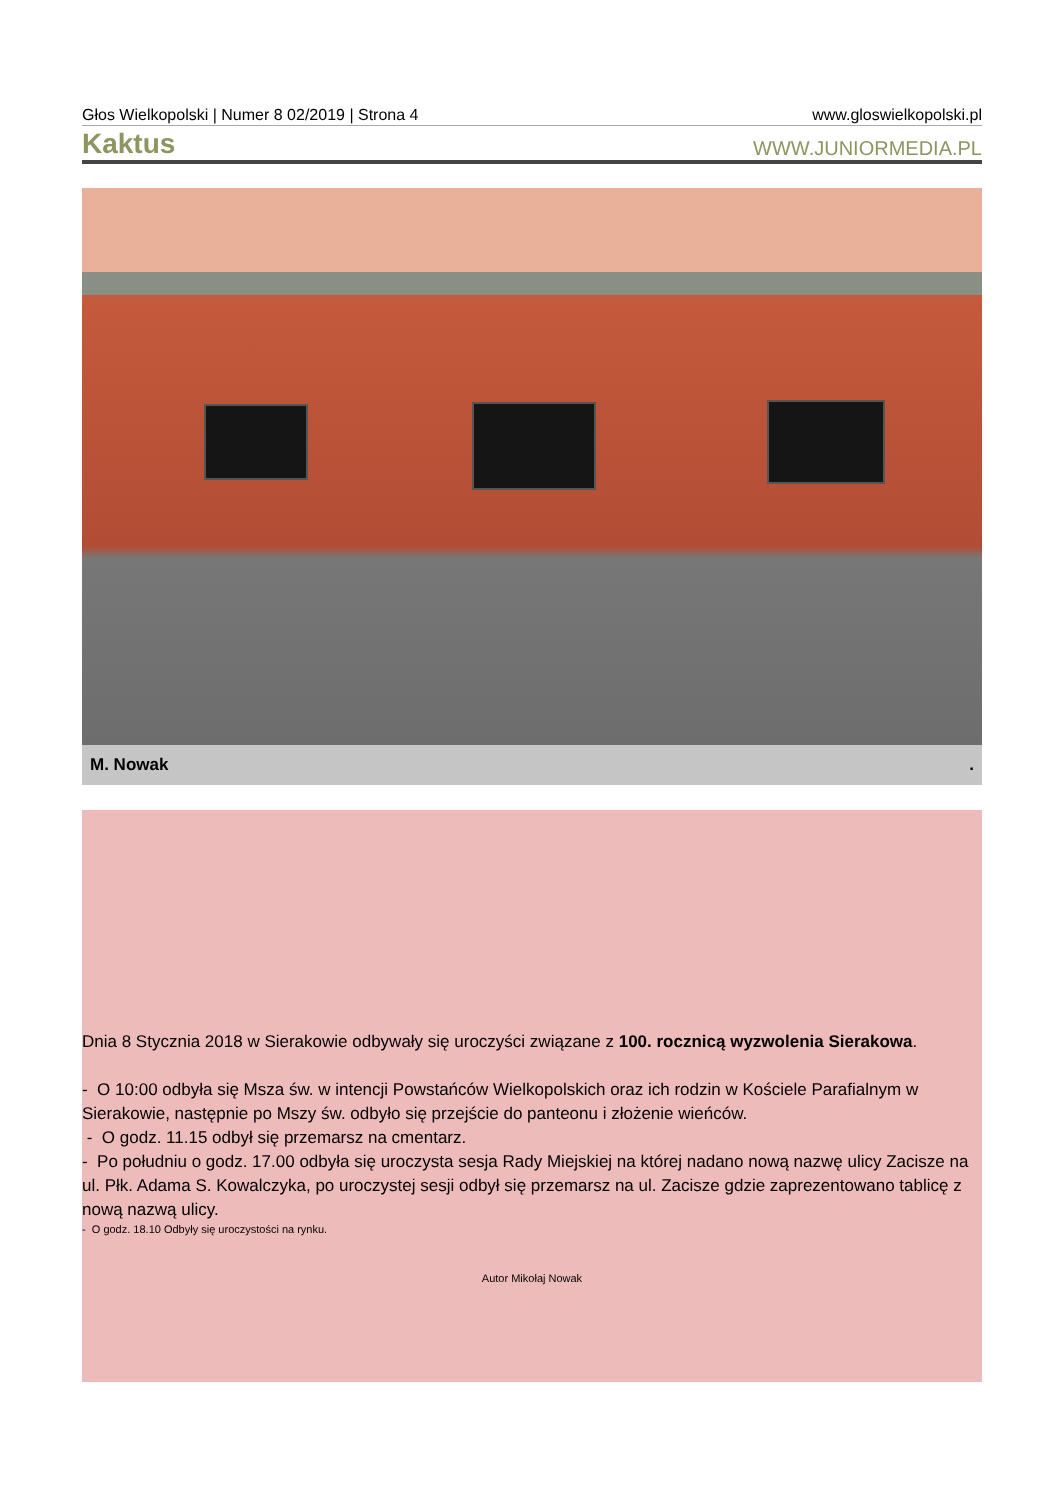Głos Wielkopolski | Numer 8 02/2019 | Strona 4 www.gloswielkopolski.pl
Kaktus WWW.JUNIORMEDIA.PL
M. Nowak.
Dnia 8 Stycznia 2018 w Sierakowie odbywały się uroczyści związane z 100. rocznicą wyzwolenia Sierakowa.
- O 10:00 odbyła się Msza św. w intencji Powstańców Wielkopolskich oraz ich rodzin w Kościele Parafialnym w Sierakowie, następnie po Mszy św. odbyło się przejście do panteonu i złożenie wieńców.
- O godz. 11.15 odbył się przemarsz na cmentarz.
- Po południu o godz. 17.00 odbyła się uroczysta sesja Rady Miejskiej na której nadano nową nazwę ulicy Zacisze na ul. Płk. Adama S. Kowalczyka, po uroczystej sesji odbył się przemarsz na ul. Zacisze gdzie zaprezentowano tablicę z nową nazwą ulicy.
- O godz. 18.10 Odbyły się uroczystości na rynku.
Autor Mikołaj Nowak